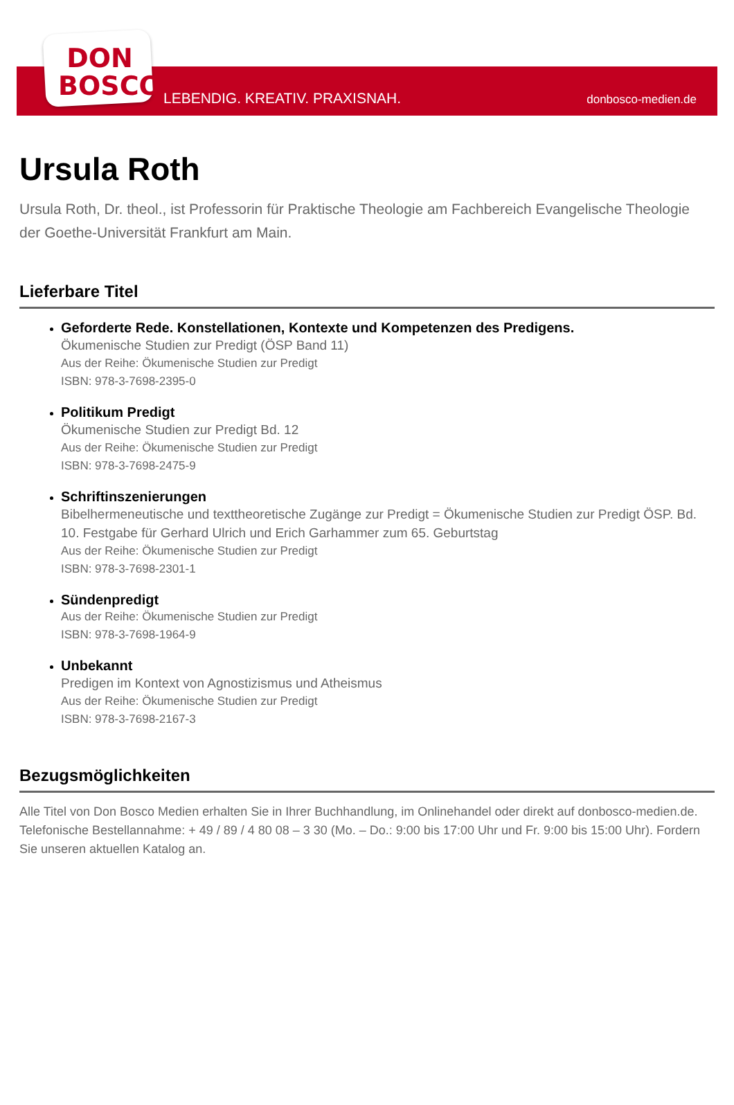DON
BOSCO
LEBENDIG. KREATIV. PRAXISNAH. donbosco-medien.de
Ursula Roth
Ursula Roth, Dr. theol., ist Professorin für Praktische Theologie am Fachbereich Evangelische Theologie der Goethe-Universität Frankfurt am Main.
Lieferbare Titel
Geforderte Rede. Konstellationen, Kontexte und Kompetenzen des Predigens.
Ökumenische Studien zur Predigt (ÖSP Band 11)
Aus der Reihe: Ökumenische Studien zur Predigt
ISBN: 978-3-7698-2395-0
Politikum Predigt
Ökumenische Studien zur Predigt Bd. 12
Aus der Reihe: Ökumenische Studien zur Predigt
ISBN: 978-3-7698-2475-9
Schriftinszenierungen
Bibelhermeneutische und texttheoretische Zugänge zur Predigt = Ökumenische Studien zur Predigt ÖSP. Bd. 10. Festgabe für Gerhard Ulrich und Erich Garhammer zum 65. Geburtstag
Aus der Reihe: Ökumenische Studien zur Predigt
ISBN: 978-3-7698-2301-1
Sündenpredigt
Aus der Reihe: Ökumenische Studien zur Predigt
ISBN: 978-3-7698-1964-9
Unbekannt
Predigen im Kontext von Agnostizismus und Atheismus
Aus der Reihe: Ökumenische Studien zur Predigt
ISBN: 978-3-7698-2167-3
Bezugsmöglichkeiten
Alle Titel von Don Bosco Medien erhalten Sie in Ihrer Buchhandlung, im Onlinehandel oder direkt auf donbosco-medien.de. Telefonische Bestellannahme: + 49 / 89 / 4 80 08 – 3 30 (Mo. – Do.: 9:00 bis 17:00 Uhr und Fr. 9:00 bis 15:00 Uhr). Fordern Sie unseren aktuellen Katalog an.